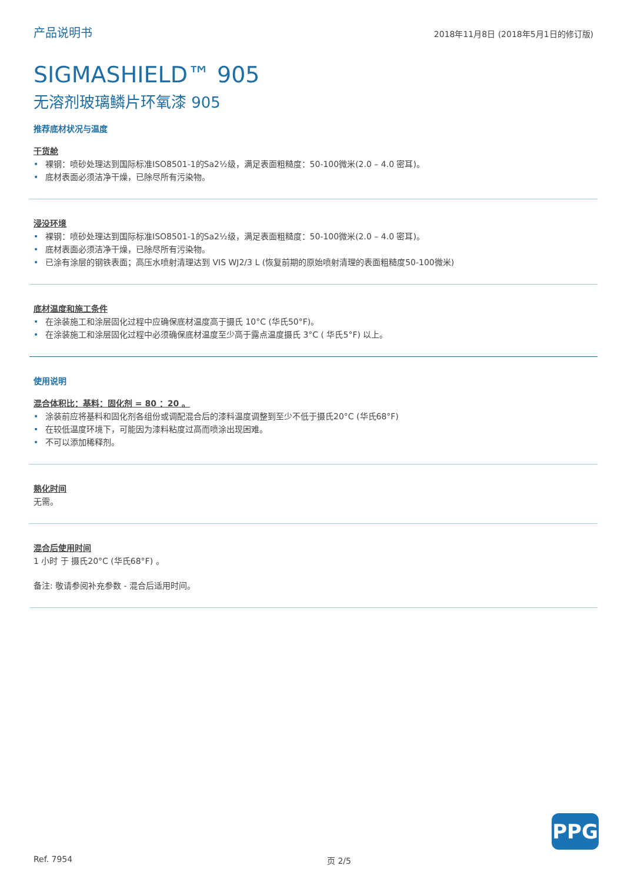产品说明书 2018年11月8日 (2018年5月1日的修订版)
SIGMASHIELD™ 905
无溶剂玻璃鳞片环氧漆 905
推荐底材状况与温度
干货舱
• 裸钢：喷砂处理达到国际标准ISO8501-1的Sa2½级，满足表面粗糙度：50-100微米(2.0 – 4.0 密耳)。
• 底材表面必须洁净干燥，已除尽所有污染物。
浸没环境
• 裸钢：喷砂处理达到国际标准ISO8501-1的Sa2½级，满足表面粗糙度：50-100微米(2.0 – 4.0 密耳)。
• 底材表面必须洁净干燥，已除尽所有污染物。
• 已涂有涂层的钢铁表面；高压水喷射清理达到 VIS WJ2/3 L (恢复前期的原始喷射清理的表面粗糙度50-100微米)
底材温度和施工条件
• 在涂装施工和涂层固化过程中应确保底材温度高于摄氏 10°C (华氏50°F)。
• 在涂装施工和涂层固化过程中必须确保底材温度至少高于露点温度摄氏 3°C ( 华氏5°F) 以上。
使用说明
混合体积比：基料：固化剂 = 80 ：20 。
• 涂装前应将基料和固化剂各组份或调配混合后的漆料温度调整到至少不低于摄氏20°C (华氏68°F)
• 在较低温度环境下，可能因为漆料粘度过高而喷涂出现困难。
• 不可以添加稀释剂。
熟化时间
无需。
混合后使用时间
1 小时 于 摄氏20°C (华氏68°F) 。
备注: 敬请参阅补充参数 - 混合后适用时间。
PPG
Ref. 7954 页 2/5